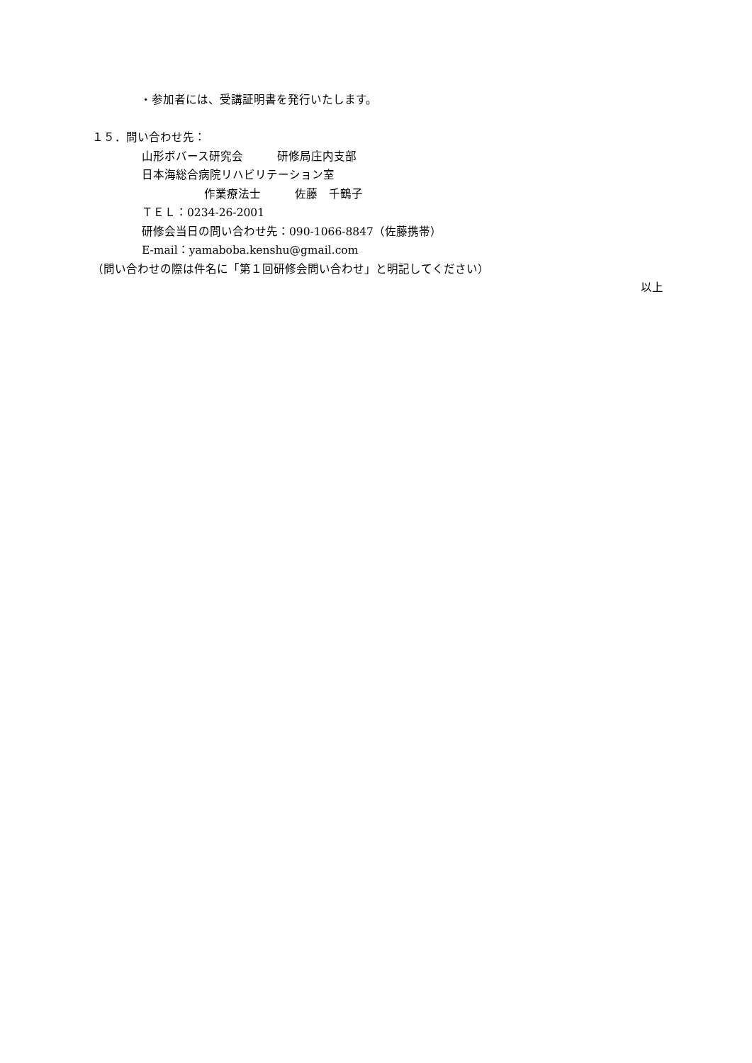・参加者には、受講証明書を発行いたします。
１５．問い合わせ先：
山形ボバース研究会　　　研修局庄内支部
日本海総合病院リハビリテーション室
作業療法士　　　佐藤　千鶴子
ＴＥＬ：0234-26-2001
研修会当日の問い合わせ先：090-1066-8847（佐藤携帯）
E-mail：yamaboba.kenshu@gmail.com
（問い合わせの際は件名に「第１回研修会問い合わせ」と明記してください）
以上